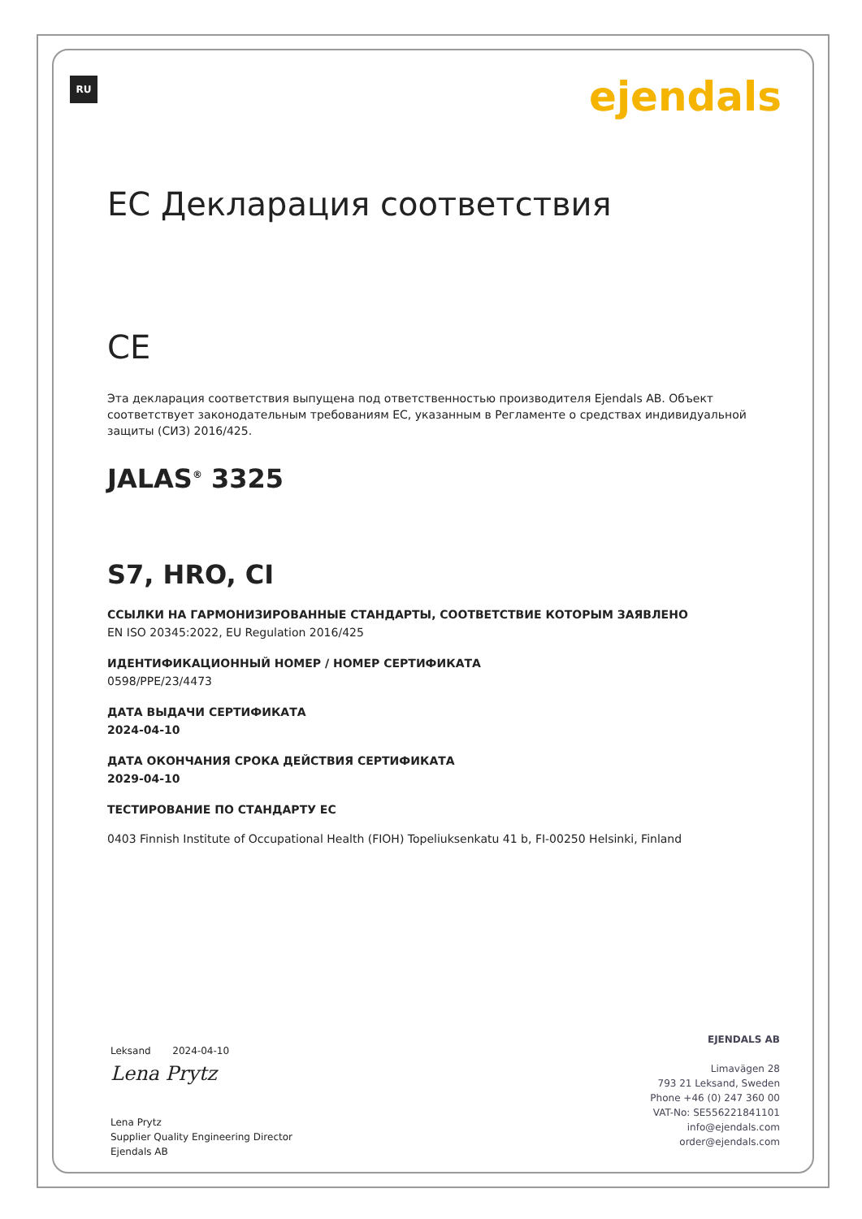RU
ejendals
EC Декларация соответствия
CE
Эта декларация соответствия выпущена под ответственностью производителя Ejendals AB. Объект соответствует законодательным требованиям ЕС, указанным в Регламенте о средствах индивидуальной защиты (СИЗ) 2016/425.
JALAS<sup>®</sup> 3325
S7, HRO, CI
ССЫЛКИ НА ГАРМОНИЗИРОВАННЫЕ СТАНДАРТЫ, СООТВЕТСТВИЕ КОТОРЫМ ЗАЯВЛЕНО
EN ISO 20345:2022, EU Regulation 2016/425
ИДЕНТИФИКАЦИОННЫЙ НОМЕР / НОМЕР СЕРТИФИКАТА
0598/PPE/23/4473
ДАТА ВЫДАЧИ СЕРТИФИКАТА
2024-04-10
ДАТА ОКОНЧАНИЯ СРОКА ДЕЙСТВИЯ СЕРТИФИКАТА
2029-04-10
ТЕСТИРОВАНИЕ ПО СТАНДАРТУ ЕС
0403 Finnish Institute of Occupational Health (FIOH) Topeliuksenkatu 41 b, FI-00250 Helsinki, Finland
Leksand 2024-04-10
Lena Prytz
Lena Prytz
Supplier Quality Engineering Director
Ejendals AB
EJENDALS AB
Limavägen 28
793 21 Leksand, Sweden
Phone +46 (0) 247 360 00
VAT-No: SE556221841101
info@ejendals.com
order@ejendals.com